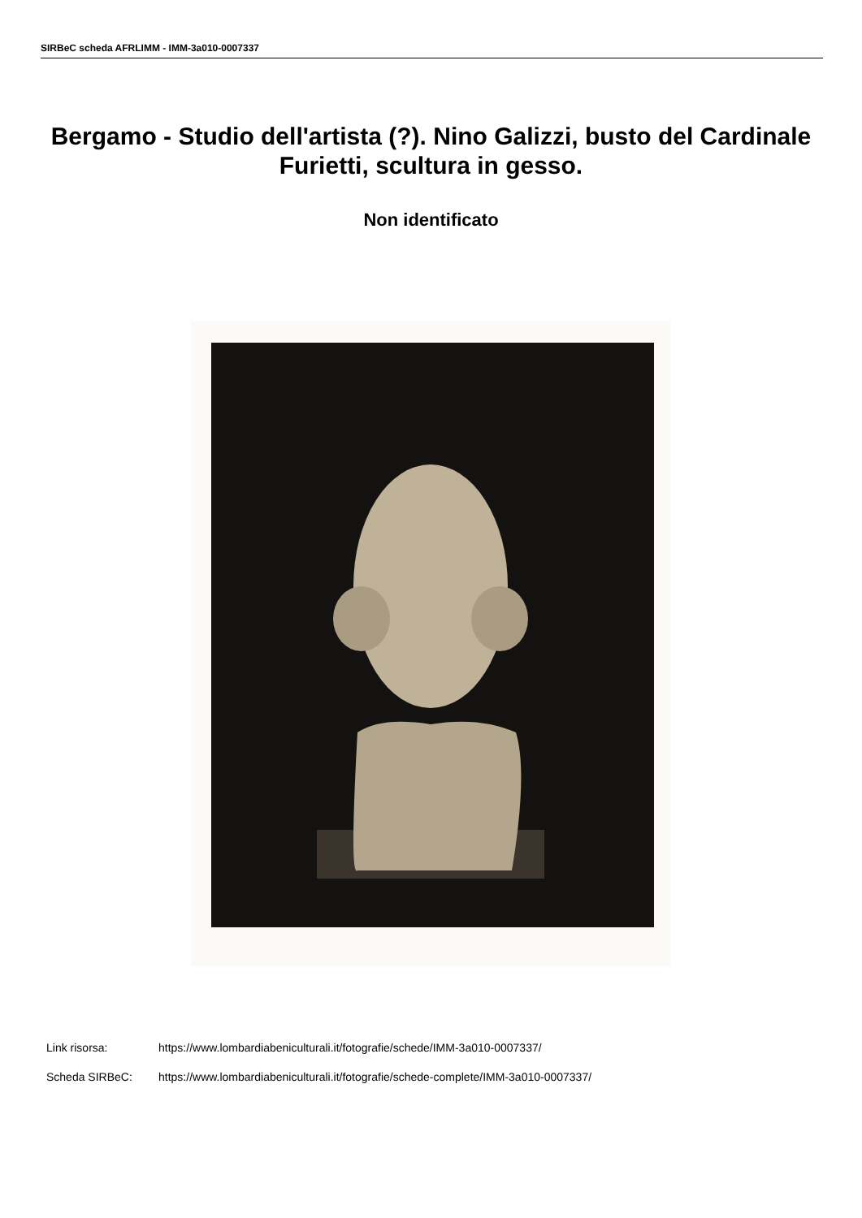SIRBeC scheda AFRLIMM - IMM-3a010-0007337
Bergamo - Studio dell'artista (?). Nino Galizzi, busto del Cardinale Furietti, scultura in gesso.
Non identificato
Link risorsa: https://www.lombardiabeniculturali.it/fotografie/schede/IMM-3a010-0007337/
Scheda SIRBeC: https://www.lombardiabeniculturali.it/fotografie/schede-complete/IMM-3a010-0007337/